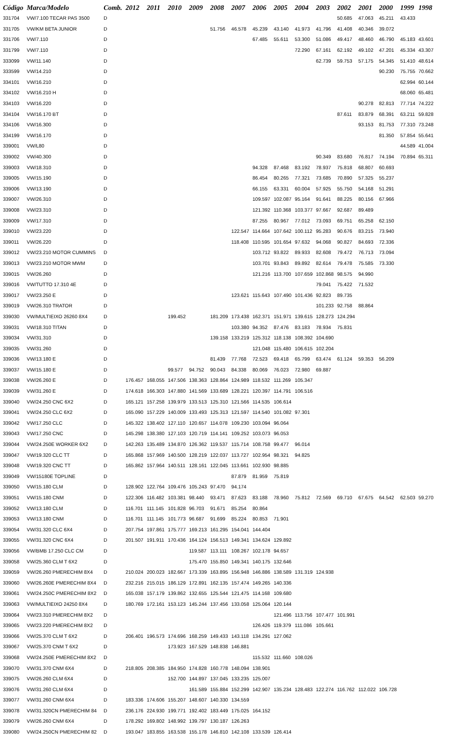| Código | Marca/Modelo | Comb. | 2012 | 2011 | 2010 | 2009 | 2008 | 2007 | 2006 | 2005 | 2004 | 2003 | 2002 | 2001 | 2000 | 1999 | 1998 |
| --- | --- | --- | --- | --- | --- | --- | --- | --- | --- | --- | --- | --- | --- | --- | --- | --- | --- |
| 331704 | VW/7.100 TECAR PAS 3500 | D | | | | | | | | | | | 50.685 | 47.063 | 45.211 | 43.433 | |
| 331705 | VW/KM BETA JUNIOR | D | | | | | 51.756 | 46.578 | 45.239 | 43.140 | 41.973 | 41.796 | 41.408 | 40.346 | 39.072 | | |
| 331706 | VW/7.110 | D | | | | | | | 67.485 | 55.611 | 53.300 | 51.086 | 49.417 | 48.460 | 46.790 | 45.183 | 43.601 |
| 331799 | VW/7.110 | D | | | | | | | | | 72.290 | 67.161 | 62.192 | 49.102 | 47.201 | 45.334 | 43.307 |
| 333099 | VW/11.140 | D | | | | | | | | | | 62.739 | 59.753 | 57.175 | 54.345 | 51.410 | 48.614 |
| 333599 | VW/14.210 | D | | | | | | | | | | | | | 90.230 | 75.755 | 70.662 |
| 334101 | VW/16.210 | D | | | | | | | | | | | | | | 62.994 | 60.144 |
| 334102 | VW/16.210 H | D | | | | | | | | | | | | | | 68.060 | 65.481 |
| 334103 | VW/16.220 | D | | | | | | | | | | | | 90.278 | 82.813 | 77.714 | 74.222 |
| 334104 | VW/16.170 BT | D | | | | | | | | | | | 87.611 | 83.879 | 68.391 | 63.211 | 59.828 |
| 334106 | VW/16.300 | D | | | | | | | | | | | | 93.153 | 81.753 | 77.310 | 73.248 |
| 334199 | VW/16.170 | D | | | | | | | | | | | | | 81.350 | 57.854 | 55.641 |
| 339001 | VW/L80 | D | | | | | | | | | | | | | | 44.589 | 41.004 |
| 339002 | VW/40.300 | D | | | | | | | | | | 90.349 | 83.680 | 76.817 | 74.194 | 70.894 | 65.311 |
| 339003 | VW/18.310 | D | | | | | | | 94.328 | 87.468 | 83.192 | 78.937 | 75.818 | 68.807 | 60.693 | | |
| 339005 | VW/15.190 | D | | | | | | | 86.454 | 80.265 | 77.321 | 73.685 | 70.890 | 57.325 | 55.237 | | |
| 339006 | VW/13.190 | D | | | | | | | 66.155 | 63.331 | 60.004 | 57.925 | 55.750 | 54.168 | 51.291 | | |
| 339007 | VW/26.310 | D | | | | | | | 109.597 | 102.087 | 95.164 | 91.641 | 88.225 | 80.156 | 67.966 | | |
| 339008 | VW/23.310 | D | | | | | | | 121.392 | 110.368 | 103.377 | 97.667 | 92.687 | 89.489 | | | |
| 339009 | VW/17.310 | D | | | | | | | 87.255 | 80.967 | 77.012 | 73.093 | 69.751 | 65.258 | 62.150 | | |
| 339010 | VW/23.220 | D | | | | | | 122.547 | 114.664 | 107.642 | 100.112 | 95.283 | 90.676 | 83.215 | 73.940 | | |
| 339011 | VW/26.220 | D | | | | | | 118.408 | 110.595 | 101.654 | 97.632 | 94.068 | 90.827 | 84.693 | 72.336 | | |
| 339012 | VW/23.210 MOTOR CUMMINS | D | | | | | | | 103.712 | 93.822 | 89.933 | 82.608 | 79.472 | 76.713 | 73.094 | | |
| 339013 | VW/23.210 MOTOR MWM | D | | | | | | | 103.701 | 93.843 | 89.892 | 82.614 | 79.478 | 75.585 | 73.330 | | |
| 339015 | VW/26.260 | D | | | | | | | 121.216 | 113.700 | 107.659 | 102.868 | 98.575 | 94.990 | | | |
| 339016 | VW/TUTTO 17.310 4E | D | | | | | | | | | | 79.041 | 75.422 | 71.532 | | | |
| 339017 | VW/23.250 E | D | | | | | | 123.621 | 115.643 | 107.490 | 101.436 | 92.823 | 89.735 | | | | |
| 339019 | VW/26.310 TRATOR | D | | | | | | | | | | 101.233 | 92.758 | 88.864 | | | |
| 339030 | VW/MULTIEIXO 26260 8X4 | D | | | 199.452 | | 181.209 | 173.438 | 162.371 | 151.971 | 139.615 | 128.273 | 124.294 | | | | |
| 339031 | VW/18.310 TITAN | D | | | | | | 103.380 | 94.352 | 87.476 | 83.183 | 78.934 | 75.831 | | | | |
| 339034 | VW/31.310 | D | | | | | 139.158 | 133.219 | 125.312 | 118.138 | 108.392 | 104.690 | | | | | |
| 339035 | VW/31.260 | D | | | | | | | 121.048 | 115.480 | 106.615 | 102.204 | | | | | |
| 339036 | VW/13.180 E | D | | | | | 81.439 | 77.768 | 72.523 | 69.418 | 65.799 | 63.474 | 61.124 | 59.353 | 56.209 | | |
| 339037 | VW/15.180 E | D | | | 99.577 | 94.752 | 90.043 | 84.338 | 80.069 | 76.023 | 72.980 | 69.887 | | | | | |
| 339038 | VW/26.260 E | D | 176.457 | 168.055 | 147.506 | 138.363 | 128.864 | 124.989 | 118.532 | 111.269 | 105.347 | | | | | | |
| 339039 | VW/31.260 E | D | 174.618 | 166.303 | 147.880 | 141.569 | 133.689 | 128.221 | 120.397 | 114.791 | 106.516 | | | | | | |
| 339040 | VW/24.250 CNC 6X2 | D | 165.121 | 157.258 | 139.979 | 133.513 | 125.310 | 121.566 | 114.535 | 106.614 | | | | | | | |
| 339041 | VW/24.250 CLC 6X2 | D | 165.090 | 157.229 | 140.009 | 133.493 | 125.313 | 121.597 | 114.540 | 101.082 | 97.301 | | | | | | |
| 339042 | VW/17.250 CLC | D | 145.322 | 138.402 | 127.110 | 120.657 | 114.078 | 109.230 | 103.094 | 96.064 | | | | | | | |
| 339043 | VW/17.250 CNC | D | 145.298 | 138.380 | 127.103 | 120.719 | 114.141 | 109.252 | 103.073 | 96.053 | | | | | | | |
| 339044 | VW/24.250E WORKER 6X2 | D | 142.263 | 135.489 | 134.870 | 126.362 | 119.537 | 115.714 | 108.758 | 99.477 | 96.014 | | | | | | |
| 339047 | VW/19.320 CLC TT | D | 165.868 | 157.969 | 140.500 | 128.219 | 122.037 | 113.727 | 102.954 | 98.321 | 94.825 | | | | | | |
| 339048 | VW/19.320 CNC TT | D | 165.862 | 157.964 | 140.511 | 128.161 | 122.045 | 113.661 | 102.930 | 98.885 | | | | | | | |
| 339049 | VW/15180E TOPLINE | D | | | | | | 87.879 | 81.959 | 75.819 | | | | | | | |
| 339050 | VW/15.180 CLM | D | 128.902 | 122.764 | 109.476 | 105.243 | 97.470 | 94.174 | | | | | | | | | |
| 339051 | VW/15.180 CNM | D | 122.306 | 116.482 | 103.381 | 98.440 | 93.471 | 87.623 | 83.188 | 78.960 | 75.812 | 72.569 | 69.710 | 67.675 | 64.542 | 62.503 | 59.270 |
| 339052 | VW/13.180 CLM | D | 116.701 | 111.145 | 101.828 | 96.703 | 91.671 | 85.254 | 80.864 | | | | | | | | |
| 339053 | VW/13.180 CNM | D | 116.701 | 111.145 | 101.773 | 96.687 | 91.699 | 85.224 | 80.853 | 71.901 | | | | | | | |
| 339054 | VW/31.320 CLC 6X4 | D | 207.754 | 197.861 | 175.777 | 169.213 | 161.295 | 154.041 | 144.404 | | | | | | | | |
| 339055 | VW/31.320 CNC 6X4 | D | 201.507 | 191.911 | 170.436 | 164.124 | 156.513 | 149.341 | 134.624 | 129.892 | | | | | | | |
| 339056 | VW/BMB 17.250 CLC CM | D | | | | 119.587 | 113.111 | 108.267 | 102.178 | 94.657 | | | | | | | |
| 339058 | VW/25.360 CLM T 6X2 | D | | | | 175.470 | 155.850 | 149.341 | 140.175 | 132.646 | | | | | | | |
| 339059 | VW/26.260 PMERECHIM 8X4 | D | 210.024 | 200.023 | 182.667 | 173.339 | 163.895 | 156.948 | 146.886 | 138.589 | 131.319 | 124.938 | | | | | |
| 339060 | VW/26.260E PMERECHIM 8X4 | D | 232.216 | 215.015 | 186.129 | 172.891 | 162.135 | 157.474 | 149.265 | 140.336 | | | | | | | |
| 339061 | VW/24.250C PMERECHIM 8X2 | D | 165.038 | 157.179 | 139.862 | 132.655 | 125.544 | 121.475 | 114.168 | 109.680 | | | | | | | |
| 339063 | VW/MULTIEIXO 24250 8X4 | D | 180.769 | 172.161 | 153.123 | 145.244 | 137.456 | 133.058 | 125.064 | 120.144 | | | | | | | |
| 339064 | VW/23.310 PMERECHIM 8X2 | D | | | | | | | | 121.496 | 113.756 | 107.477 | 101.991 | | | | |
| 339065 | VW/23.220 PMERECHIM 8X2 | D | | | | | | | 126.426 | 119.379 | 111.086 | 105.661 | | | | | |
| 339066 | VW/25.370 CLM T 6X2 | D | 206.401 | 196.573 | 174.696 | 168.259 | 149.433 | 143.118 | 134.291 | 127.062 | | | | | | | |
| 339067 | VW/25.370 CNM T 6X2 | D | | | 173.923 | 167.529 | 148.838 | 146.881 | | | | | | | | | |
| 339068 | VW/24.250E PMERECHIM 8X2 | D | | | | | | | 115.532 | 111.660 | 108.026 | | | | | | |
| 339070 | VW/31.370 CNM 6X4 | D | 218.805 | 208.385 | 184.950 | 174.828 | 160.778 | 148.094 | 138.901 | | | | | | | | |
| 339075 | VW/26.260 CLM 6X4 | D | | | 152.700 | 144.897 | 137.045 | 133.235 | 125.007 | | | | | | | | |
| 339076 | VW/31.260 CLM 6X4 | D | | | | 161.589 | 155.884 | 152.299 | 142.907 | 135.234 | 128.483 | 122.274 | 116.762 | 112.022 | 106.728 | | |
| 339077 | VW/31.260 CNM 6X4 | D | 183.336 | 174.606 | 155.207 | 148.607 | 140.330 | 134.559 | | | | | | | | | |
| 339078 | VW/31.320CN PMERECHIM 84 | D | 236.176 | 224.930 | 199.771 | 192.402 | 183.449 | 175.025 | 164.152 | | | | | | | | |
| 339079 | VW/26.260 CNM 6X4 | D | 178.292 | 169.802 | 148.992 | 139.797 | 130.187 | 126.263 | | | | | | | | | |
| 339080 | VW/24.250CN PMERECHIM 82 | D | 193.047 | 183.855 | 163.538 | 155.178 | 146.810 | 142.108 | 133.539 | 126.414 | | | | | | | |